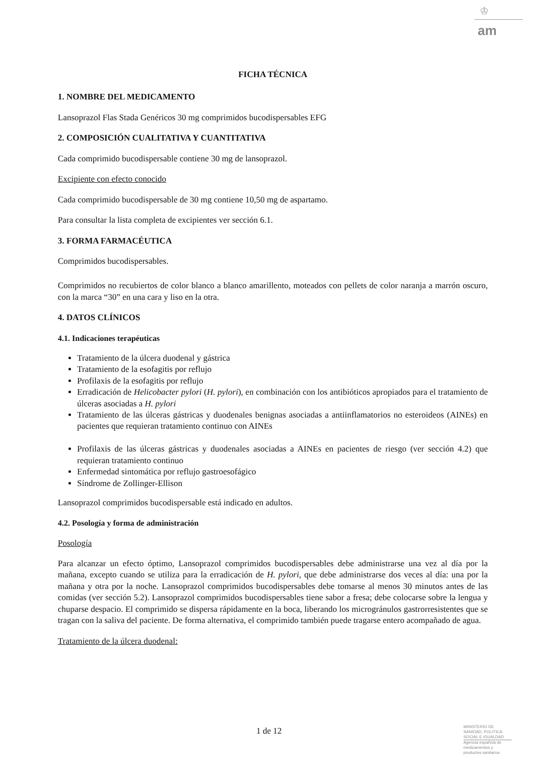♔
am
FICHA TÉCNICA
1. NOMBRE DEL MEDICAMENTO
Lansoprazol Flas Stada Genéricos 30 mg comprimidos bucodispersables EFG
2. COMPOSICIÓN CUALITATIVA Y CUANTITATIVA
Cada comprimido bucodispersable contiene 30 mg de lansoprazol.
Excipiente con efecto conocido
Cada comprimido bucodispersable de 30 mg contiene 10,50 mg de aspartamo.
Para consultar la lista completa de excipientes ver sección 6.1.
3. FORMA FARMACÉUTICA
Comprimidos bucodispersables.
Comprimidos no recubiertos de color blanco a blanco amarillento, moteados con pellets de color naranja a marrón oscuro, con la marca “30” en una cara y liso en la otra.
4. DATOS CLÍNICOS
4.1. Indicaciones terapéuticas
Tratamiento de la úlcera duodenal y gástrica
Tratamiento de la esofagitis por reflujo
Profilaxis de la esofagitis por reflujo
Erradicación de Helicobacter pylori (H. pylori), en combinación con los antibióticos apropiados para el tratamiento de úlceras asociadas a H. pylori
Tratamiento de las úlceras gástricas y duodenales benignas asociadas a antiinflamatorios no esteroideos (AINEs) en pacientes que requieran tratamiento continuo con AINEs
Profilaxis de las úlceras gástricas y duodenales asociadas a AINEs en pacientes de riesgo (ver sección 4.2) que requieran tratamiento continuo
Enfermedad sintomática por reflujo gastroesofágico
Síndrome de Zollinger-Ellison
Lansoprazol comprimidos bucodispersable está indicado en adultos.
4.2. Posología y forma de administración
Posología
Para alcanzar un efecto óptimo, Lansoprazol comprimidos bucodispersables debe administrarse una vez al día por la mañana, excepto cuando se utiliza para la erradicación de H. pylori, que debe administrarse dos veces al día: una por la mañana y otra por la noche. Lansoprazol comprimidos bucodispersables debe tomarse al menos 30 minutos antes de las comidas (ver sección 5.2). Lansoprazol comprimidos bucodispersables tiene sabor a fresa; debe colocarse sobre la lengua y chuparse despacio. El comprimido se dispersa rápidamente en la boca, liberando los microgránulos gastrorresistentes que se tragan con la saliva del paciente. De forma alternativa, el comprimido también puede tragarse entero acompañado de agua.
Tratamiento de la úlcera duodenal:
1 de 12
MINISTERIO DE
SANIDAD, POLITICA
SOCIAL E IGUALDAD
Agencia española de
medicamentos y
productos sanitarios